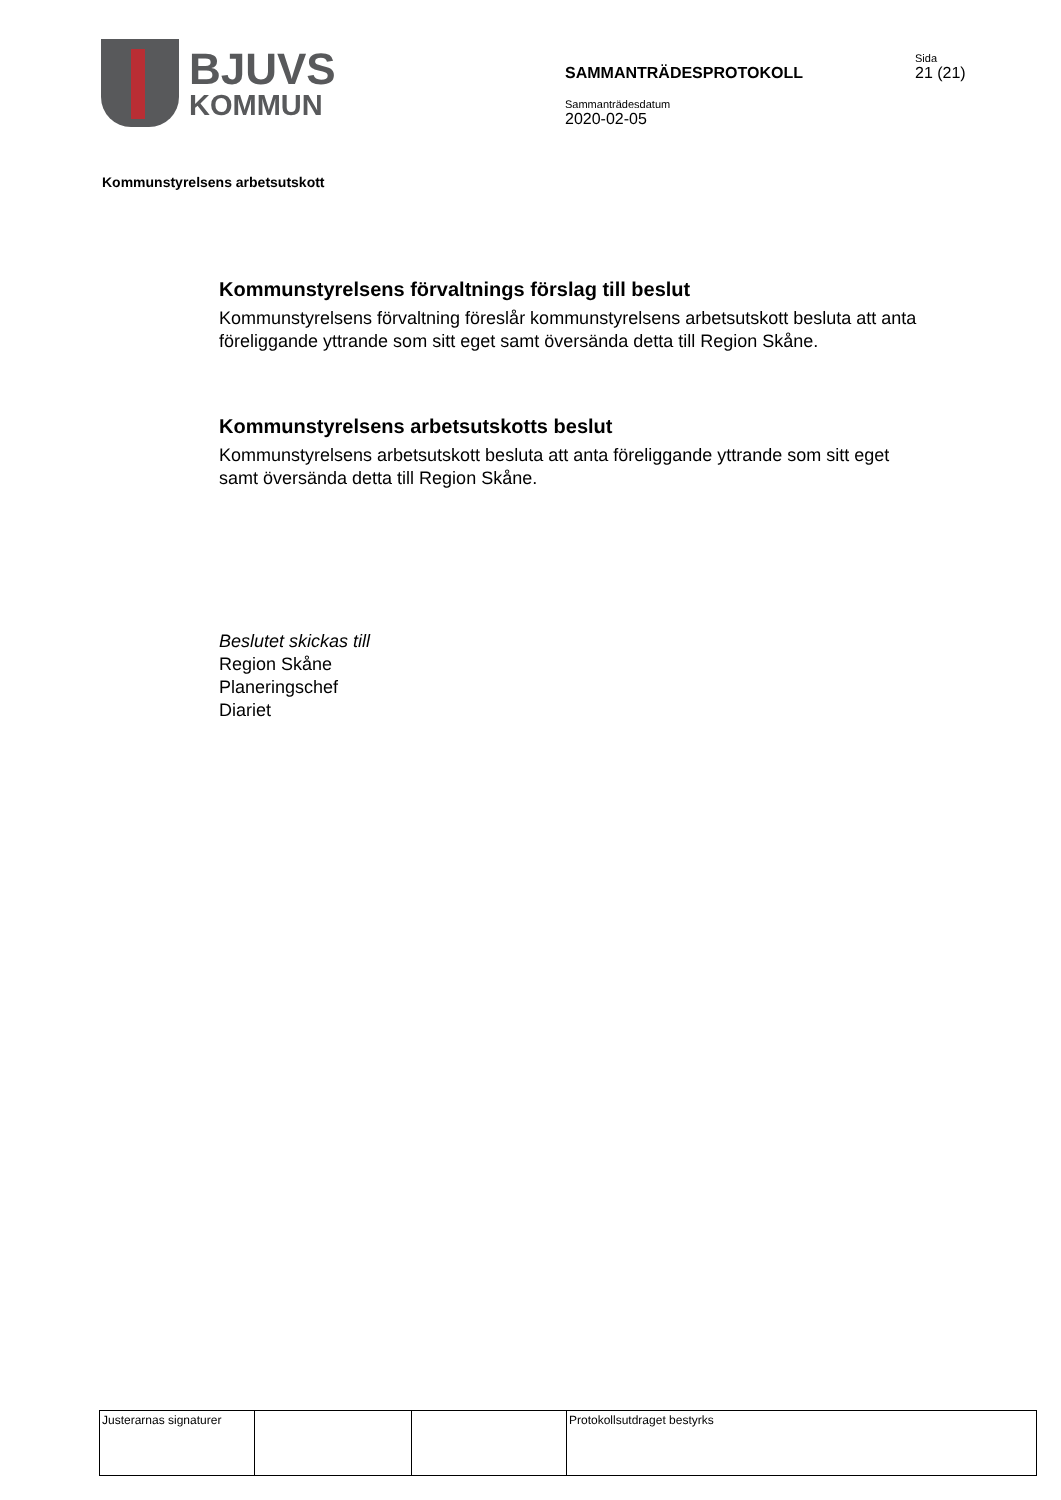BJUVS
KOMMUN
SAMMANTRÄDESPROTOKOLL
Sammanträdesdatum
2020-02-05
Sida
21 (21)
Kommunstyrelsens arbetsutskott
Kommunstyrelsens förvaltnings förslag till beslut
Kommunstyrelsens förvaltning föreslår kommunstyrelsens arbetsutskott besluta att anta föreliggande yttrande som sitt eget samt översända detta till Region Skåne.
Kommunstyrelsens arbetsutskotts beslut
Kommunstyrelsens arbetsutskott besluta att anta föreliggande yttrande som sitt eget samt översända detta till Region Skåne.
Beslutet skickas till
Region Skåne
Planeringschef
Diariet
| Justerarnas signaturer | | | Protokollsutdraget bestyrks |